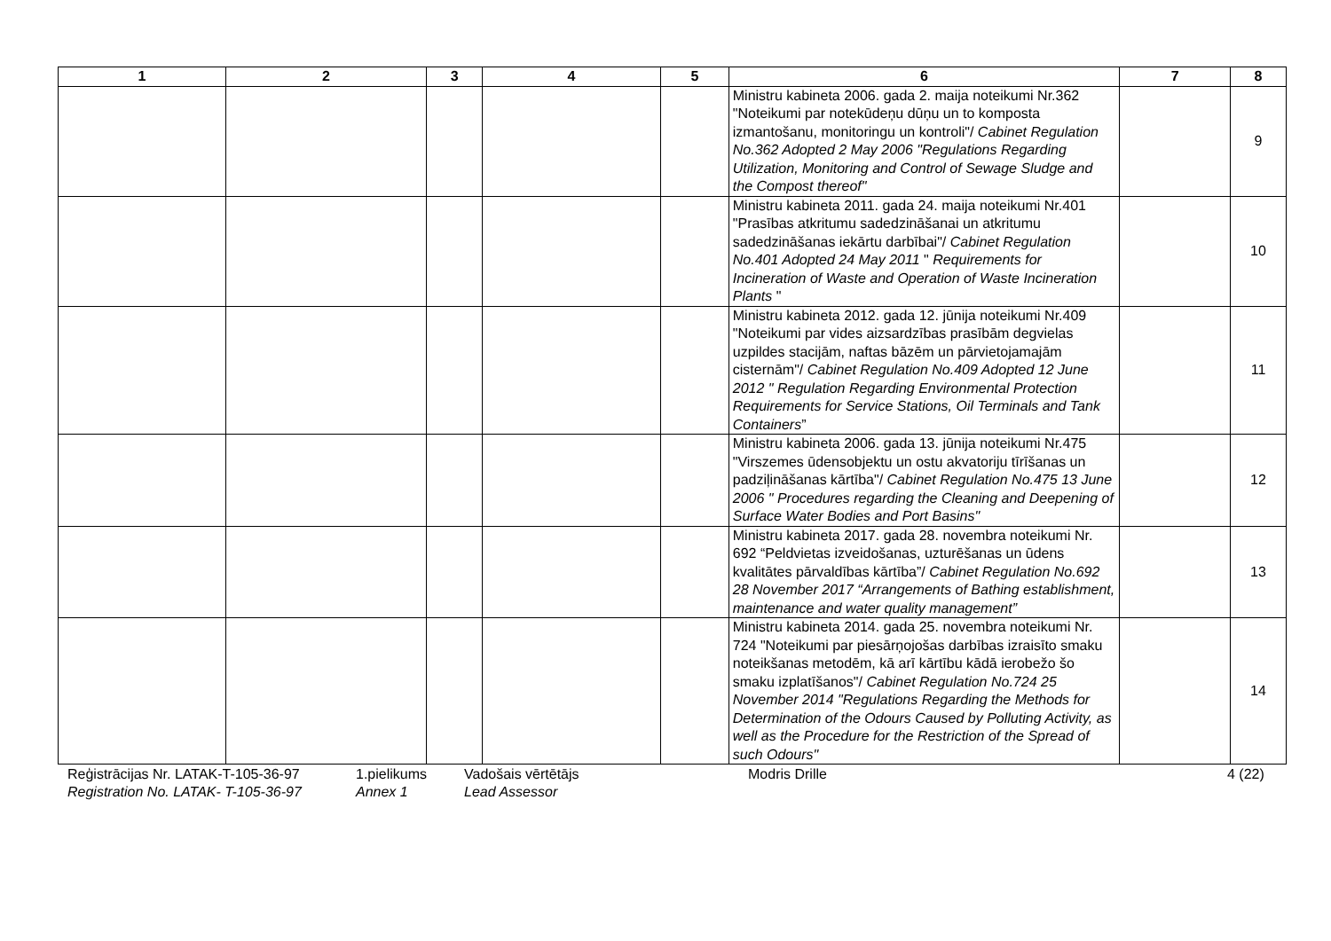| 1 | 2 | 3 | 4 | 5 | 6 | 7 | 8 |
| --- | --- | --- | --- | --- | --- | --- | --- |
| | | | | | Ministru kabineta 2006. gada 2. maija noteikumi Nr.362 "Noteikumi par notekūdeņu dūņu un to komposta izmantošanu, monitoringu un kontroli"/ Cabinet Regulation No.362 Adopted 2 May 2006 "Regulations Regarding Utilization, Monitoring and Control of Sewage Sludge and the Compost thereof" | | 9 |
| | | | | | Ministru kabineta 2011. gada 24. maija noteikumi Nr.401 "Prasības atkritumu sadedzināšanai un atkritumu sadedzināšanas iekārtu darbībai"/ Cabinet Regulation No.401 Adopted 24 May 2011 " Requirements for Incineration of Waste and Operation of Waste Incineration Plants " | | 10 |
| | | | | | Ministru kabineta 2012. gada 12. jūnija noteikumi Nr.409 "Noteikumi par vides aizsardzības prasībām degvielas uzpildes stacijām, naftas bāzēm un pārvietojamajām cisternām"/ Cabinet Regulation No.409 Adopted 12 June 2012 " Regulation Regarding Environmental Protection Requirements for Service Stations, Oil Terminals and Tank Containers ” | | 11 |
| | | | | | Ministru kabineta 2006. gada 13. jūnija noteikumi Nr.475 "Virszemes ūdensobjektu un ostu akvatoriju tīrīšanas un padziļināšanas kārtība"/ Cabinet Regulation No.475 13 June 2006 " Procedures regarding the Cleaning and Deepening of Surface Water Bodies and Port Basins" | | 12 |
| | | | | | Ministru kabineta 2017. gada 28. novembra noteikumi Nr. 692 “Peldvietas izveidošanas, uzturēšanas un ūdens kvalitātes pārvaldības kārtība”/ Cabinet Regulation No.692 28 November 2017 “Arrangements of Bathing establishment, maintenance and water quality management” | | 13 |
| | | | | | Ministru kabineta 2014. gada 25. novembra noteikumi Nr. 724 "Noteikumi par piesārņojošas darbības izraisīto smaku noteikšanas metodēm, kā arī kārtību kādā ierobežo šo smaku izplatīšanos"/ Cabinet Regulation No.724 25 November 2014 "Regulations Regarding the Methods for Determination of the Odours Caused by Polluting Activity, as well as the Procedure for the Restriction of the Spread of such Odours" | | 14 |
Reģistrācijas Nr. LATAK-T-105-36-97
Registration No. LATAK- T-105-36-97
1.pielikums
Annex 1
Vadošais vērtētājs
Lead Assessor
Modris Drille 4 (22)